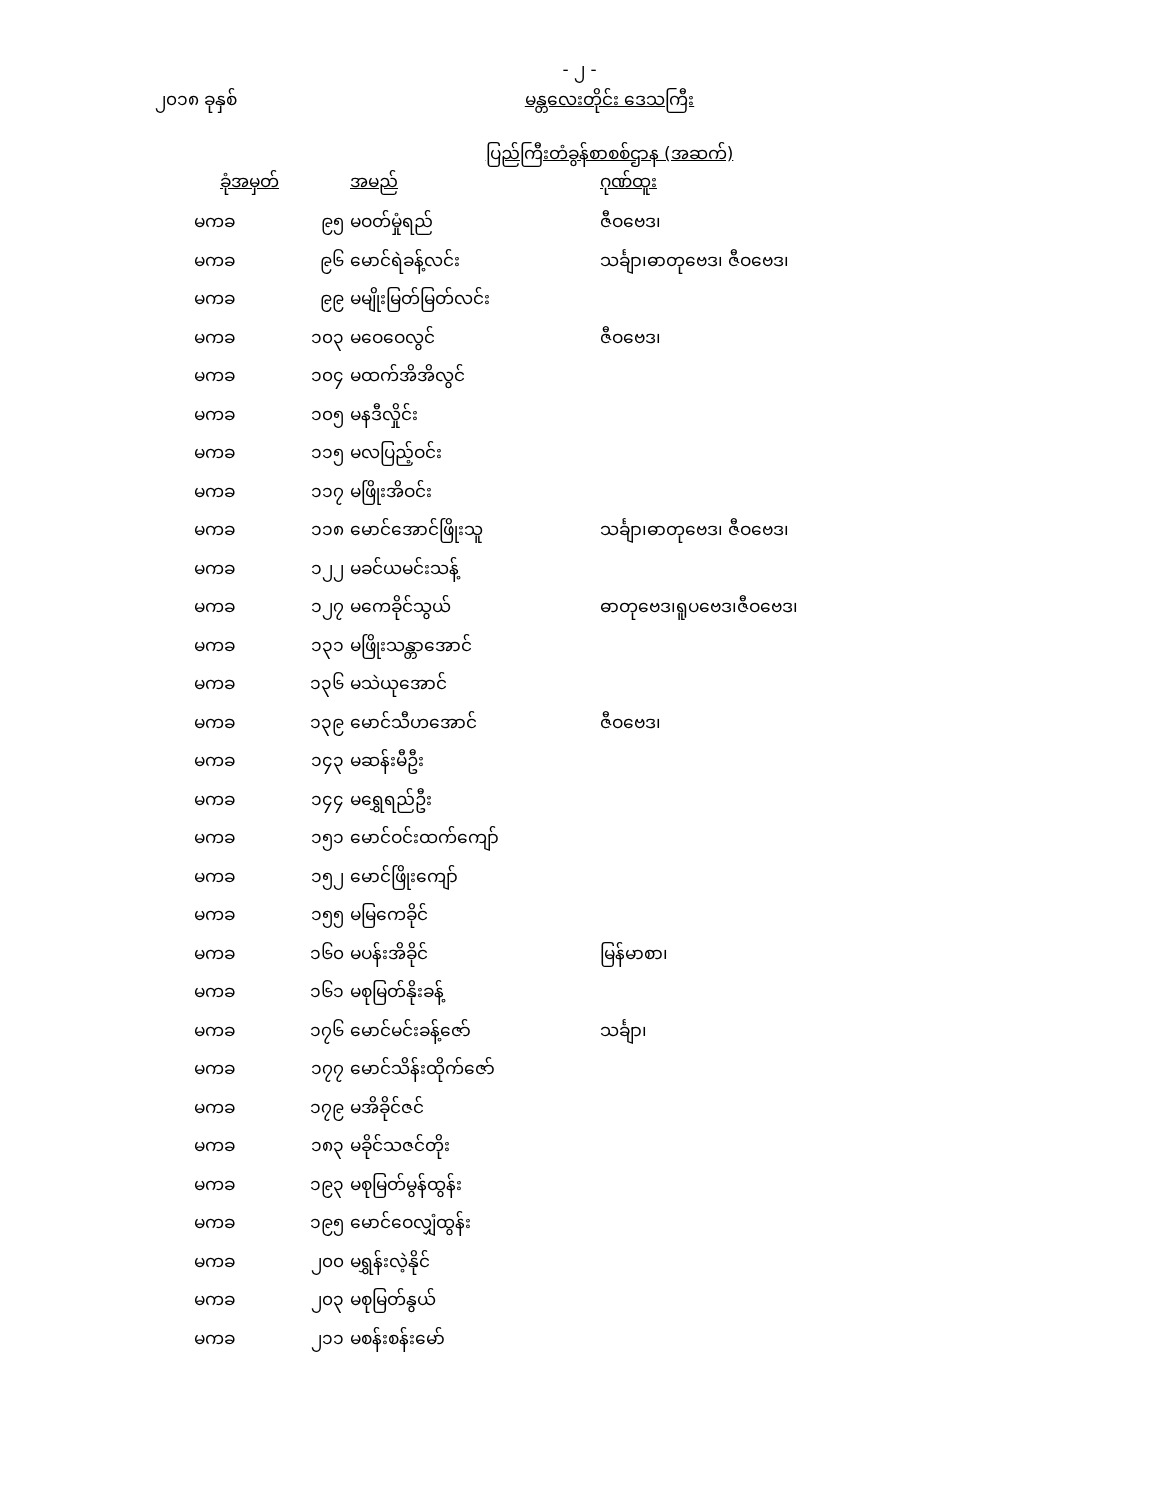- ၂ -
၂၀၁၈ ခုနှစ်
မန္တလေးတိုင်း ဒေသကြီး
ပြည်ကြီးတံခွန်စာစစ်ဌာန (အဆက်)
| ခုံအမှတ် | | အမည် | ဂုဏ်ထူး |
| --- | --- | --- | --- |
| မကခ | ၉၅ | မဝတ်မှုံရည် | ဇီဝဗေဒ၊ |
| မကခ | ၉၆ | မောင်ရဲခန့်လင်း | သင်္ချာ၊ဓာတုဗေဒ၊ ဇီဝဗေဒ၊ |
| မကခ | ၉၉ | မမျိုးမြတ်မြတ်လင်း | |
| မကခ | ၁၀၃ | မဝေဝေလွင် | ဇီဝဗေဒ၊ |
| မကခ | ၁၀၄ | မထက်အိအိလွင် | |
| မကခ | ၁၀၅ | မနဒီလှိုင်း | |
| မကခ | ၁၁၅ | မလပြည့်ဝင်း | |
| မကခ | ၁၁၇ | မဖြိုးအိဝင်း | |
| မကခ | ၁၁၈ | မောင်အောင်ဖြိုးသူ | သင်္ချာ၊ဓာတုဗေဒ၊ ဇီဝဗေဒ၊ |
| မကခ | ၁၂၂ | မခင်ယမင်းသန့် | |
| မကခ | ၁၂၇ | မကေခိုင်သွယ် | ဓာတုဗေဒ၊ရူပဗေဒ၊ဇီဝဗေဒ၊ |
| မကခ | ၁၃၁ | မဖြိုးသန္တာအောင် | |
| မကခ | ၁၃၆ | မသဲယုအောင် | |
| မကခ | ၁၃၉ | မောင်သီဟအောင် | ဇီဝဗေဒ၊ |
| မကခ | ၁၄၃ | မဆန်းမီဦး | |
| မကခ | ၁၄၄ | မရွှေရည်ဦး | |
| မကခ | ၁၅၁ | မောင်ဝင်းထက်ကျော် | |
| မကခ | ၁၅၂ | မောင်ဖြိုးကျော် | |
| မကခ | ၁၅၅ | မမြကေခိုင် | |
| မကခ | ၁၆၀ | မပန်းအိခိုင် | မြန်မာစာ၊ |
| မကခ | ၁၆၁ | မစုမြတ်နိုးခန့် | |
| မကခ | ၁၇၆ | မောင်မင်းခန့်ဇော် | သင်္ချာ၊ |
| မကခ | ၁၇၇ | မောင်သိန်းထိုက်ဇော် | |
| မကခ | ၁၇၉ | မအိခိုင်ဇင် | |
| မကခ | ၁၈၃ | မခိုင်သဇင်တိုး | |
| မကခ | ၁၉၃ | မစုမြတ်မွန်ထွန်း | |
| မကခ | ၁၉၅ | မောင်ဝေလျှံထွန်း | |
| မကခ | ၂၀၀ | မရွှန်းလဲ့နိုင် | |
| မကခ | ၂၀၃ | မစုမြတ်နွယ် | |
| မကခ | ၂၁၁ | မစန်းစန်းမော် | |